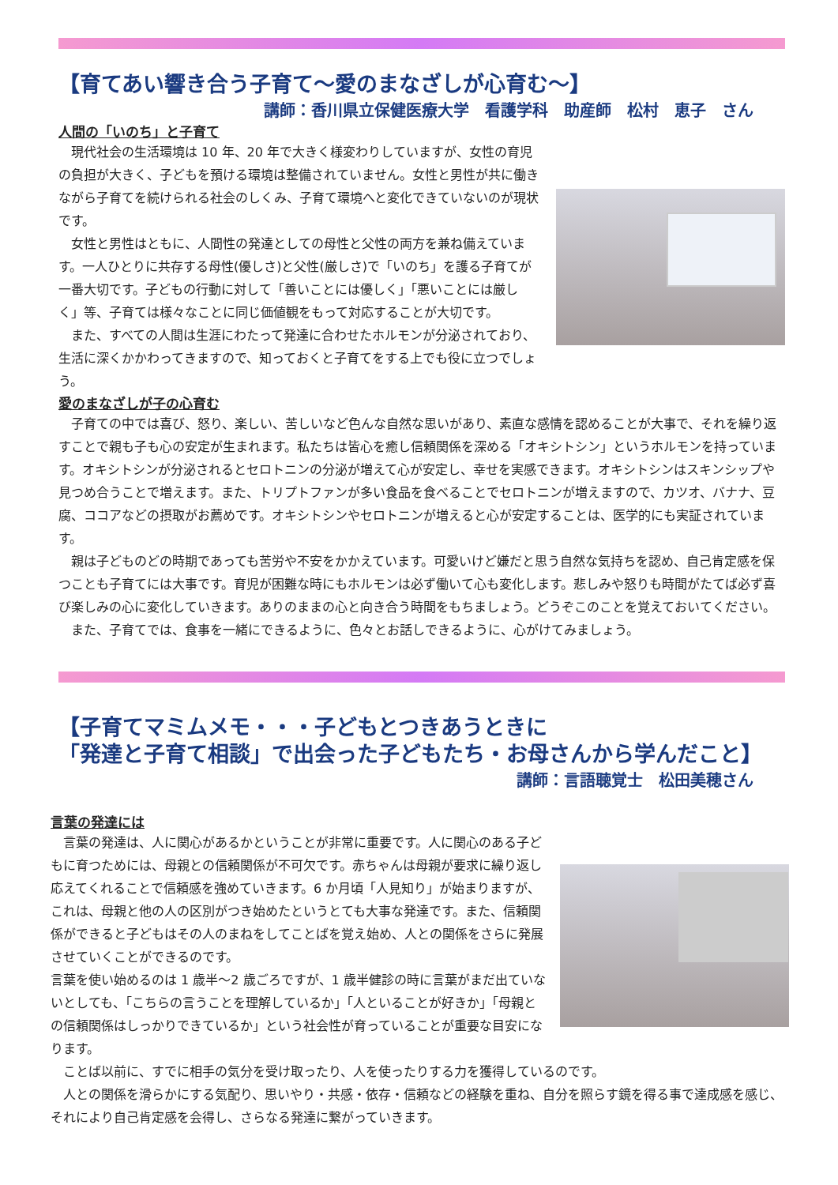【育てあい響き合う子育て～愛のまなざしが心育む～】
講師：香川県立保健医療大学　看護学科　助産師　松村　恵子　さん
人間の「いのち」と子育て
　現代社会の生活環境は 10 年、20 年で大きく様変わりしていますが、女性の育児の負担が大きく、子どもを預ける環境は整備されていません。女性と男性が共に働きながら子育てを続けられる社会のしくみ、子育て環境へと変化できていないのが現状です。
　女性と男性はともに、人間性の発達としての母性と父性の両方を兼ね備えています。一人ひとりに共存する母性(優しさ)と父性(厳しさ)で「いのち」を護る子育てが一番大切です。子どもの行動に対して「善いことには優しく」「悪いことには厳しく」等、子育ては様々なことに同じ価値観をもって対応することが大切です。
　また、すべての人間は生涯にわたって発達に合わせたホルモンが分泌されており、生活に深くかかわってきますので、知っておくと子育てをする上でも役に立つでしょう。
愛のまなざしが子の心育む
　子育ての中では喜び、怒り、楽しい、苦しいなど色んな自然な思いがあり、素直な感情を認めることが大事で、それを繰り返すことで親も子も心の安定が生まれます。私たちは皆心を癒し信頼関係を深める「オキシトシン」というホルモンを持っています。オキシトシンが分泌されるとセロトニンの分泌が増えて心が安定し、幸せを実感できます。オキシトシンはスキンシップや見つめ合うことで増えます。また、トリプトファンが多い食品を食べることでセロトニンが増えますので、カツオ、バナナ、豆腐、ココアなどの摂取がお薦めです。オキシトシンやセロトニンが増えると心が安定することは、医学的にも実証されています。
　親は子どものどの時期であっても苦労や不安をかかえています。可愛いけど嫌だと思う自然な気持ちを認め、自己肯定感を保つことも子育てには大事です。育児が困難な時にもホルモンは必ず働いて心も変化します。悲しみや怒りも時間がたてば必ず喜び楽しみの心に変化していきます。ありのままの心と向き合う時間をもちましょう。どうぞこのことを覚えておいてください。
　また、子育てでは、食事を一緒にできるように、色々とお話しできるように、心がけてみましょう。
【子育てマミムメモ・・・子どもとつきあうときに
「発達と子育て相談」で出会った子どもたち・お母さんから学んだこと】
講師：言語聴覚士　松田美穂さん
言葉の発達には
　言葉の発達は、人に関心があるかということが非常に重要です。人に関心のある子どもに育つためには、母親との信頼関係が不可欠です。赤ちゃんは母親が要求に繰り返し応えてくれることで信頼感を強めていきます。6 か月頃「人見知り」が始まりますが、これは、母親と他の人の区別がつき始めたというとても大事な発達です。また、信頼関係ができると子どもはその人のまねをしてことばを覚え始め、人との関係をさらに発展させていくことができるのです。
言葉を使い始めるのは 1 歳半～2 歳ごろですが、1 歳半健診の時に言葉がまだ出ていないとしても、「こちらの言うことを理解しているか」「人といることが好きか」「母親との信頼関係はしっかりできているか」という社会性が育っていることが重要な目安になります。
　ことば以前に、すでに相手の気分を受け取ったり、人を使ったりする力を獲得しているのです。
　人との関係を滑らかにする気配り、思いやり・共感・依存・信頼などの経験を重ね、自分を照らす鏡を得る事で達成感を感じ、それにより自己肯定感を会得し、さらなる発達に繋がっていきます。